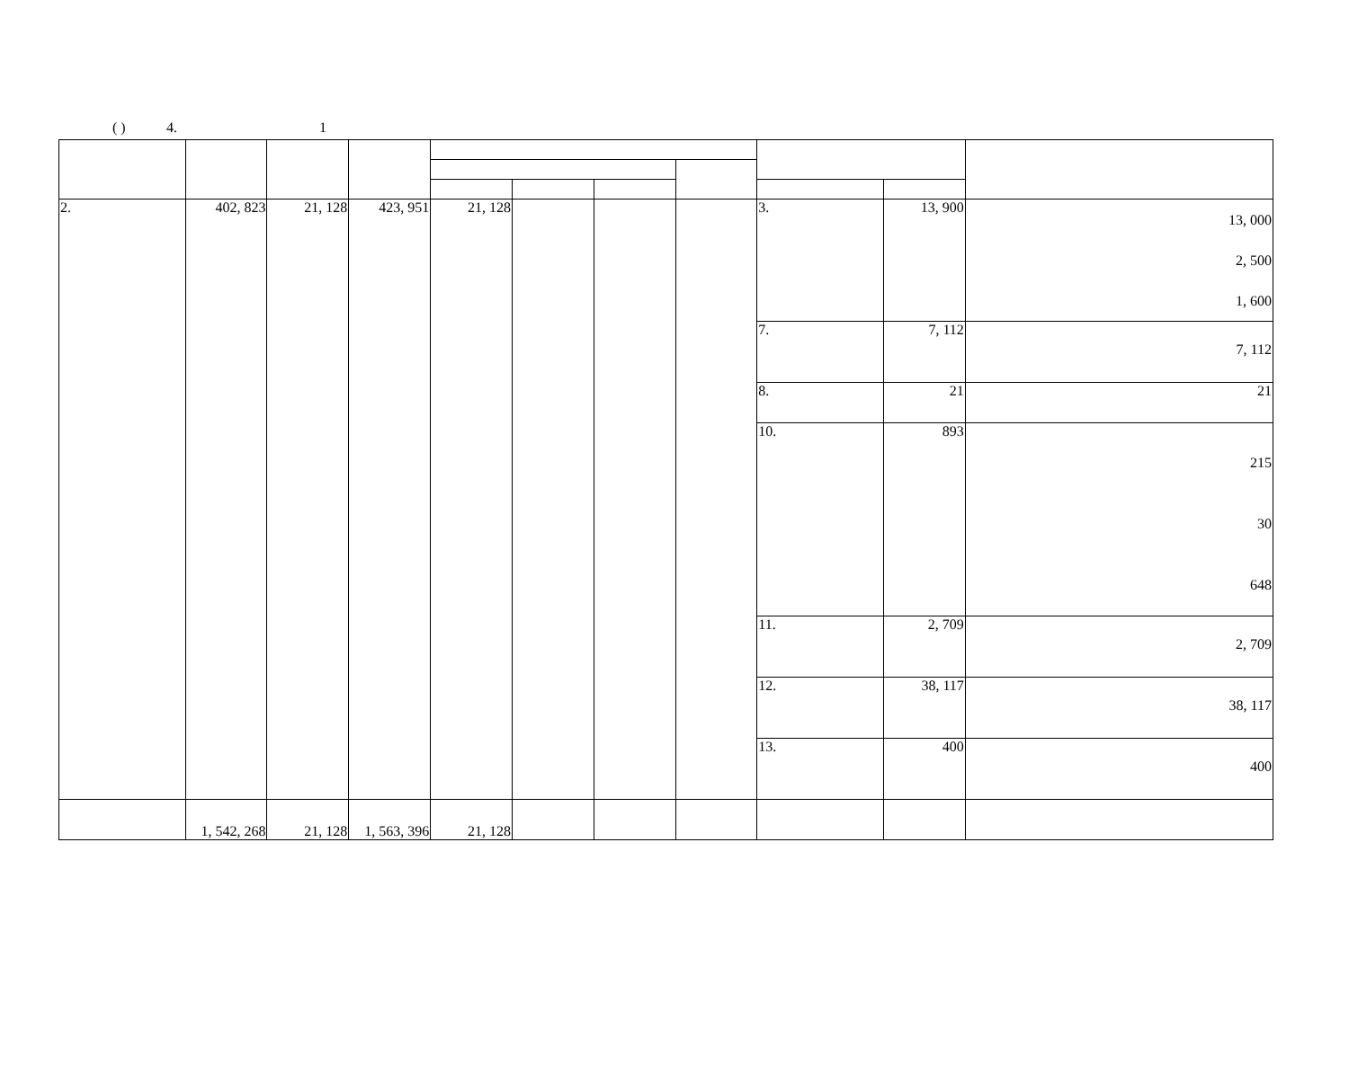( ) 4. 1
| 2. | 402, 823 | 21, 128 | 423, 951 | 21, 128 | | | | 3. | 13, 900 | 13, 000 2, 500 1, 600 |
| | | | | | | | | 7. | 7, 112 | 7, 112 |
| | | | | | | | | 8. | 21 | 21 |
| | | | | | | | | 10. | 893 | 215 30 648 |
| | | | | | | | | 11. | 2, 709 | 2, 709 |
| | | | | | | | | 12. | 38, 117 | 38, 117 |
| | | | | | | | | 13. | 400 | 400 |
| | 1, 542, 268 | 21, 128 | 1, 563, 396 | 21, 128 | | | | | | |